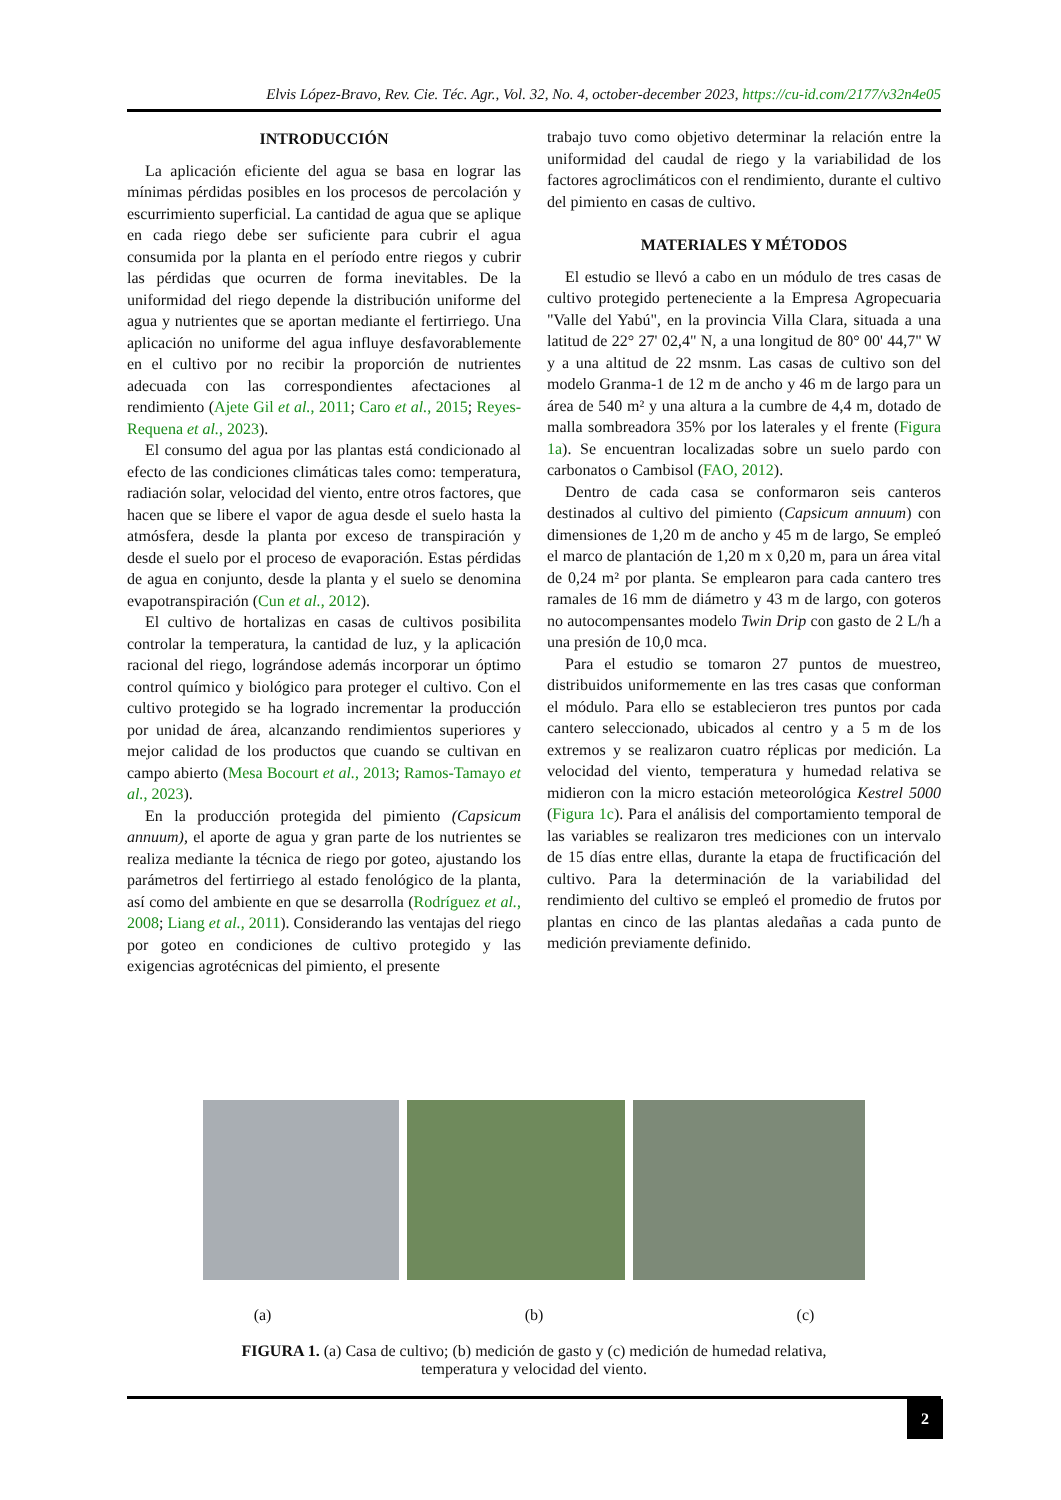Elvis López-Bravo, Rev. Cie. Téc. Agr., Vol. 32, No. 4, october-december 2023, https://cu-id.com/2177/v32n4e05
INTRODUCCIÓN
La aplicación eficiente del agua se basa en lograr las mínimas pérdidas posibles en los procesos de percolación y escurrimiento superficial. La cantidad de agua que se aplique en cada riego debe ser suficiente para cubrir el agua consumida por la planta en el período entre riegos y cubrir las pérdidas que ocurren de forma inevitables. De la uniformidad del riego depende la distribución uniforme del agua y nutrientes que se aportan mediante el fertirriego. Una aplicación no uniforme del agua influye desfavorablemente en el cultivo por no recibir la proporción de nutrientes adecuada con las correspondientes afectaciones al rendimiento (Ajete Gil et al., 2011; Caro et al., 2015; Reyes-Requena et al., 2023).
El consumo del agua por las plantas está condicionado al efecto de las condiciones climáticas tales como: temperatura, radiación solar, velocidad del viento, entre otros factores, que hacen que se libere el vapor de agua desde el suelo hasta la atmósfera, desde la planta por exceso de transpiración y desde el suelo por el proceso de evaporación. Estas pérdidas de agua en conjunto, desde la planta y el suelo se denomina evapotranspiración (Cun et al., 2012).
El cultivo de hortalizas en casas de cultivos posibilita controlar la temperatura, la cantidad de luz, y la aplicación racional del riego, lográndose además incorporar un óptimo control químico y biológico para proteger el cultivo. Con el cultivo protegido se ha logrado incrementar la producción por unidad de área, alcanzando rendimientos superiores y mejor calidad de los productos que cuando se cultivan en campo abierto (Mesa Bocourt et al., 2013; Ramos-Tamayo et al., 2023).
En la producción protegida del pimiento (Capsicum annuum), el aporte de agua y gran parte de los nutrientes se realiza mediante la técnica de riego por goteo, ajustando los parámetros del fertirriego al estado fenológico de la planta, así como del ambiente en que se desarrolla (Rodríguez et al., 2008; Liang et al., 2011). Considerando las ventajas del riego por goteo en condiciones de cultivo protegido y las exigencias agrotécnicas del pimiento, el presente
trabajo tuvo como objetivo determinar la relación entre la uniformidad del caudal de riego y la variabilidad de los factores agroclimáticos con el rendimiento, durante el cultivo del pimiento en casas de cultivo.
MATERIALES Y MÉTODOS
El estudio se llevó a cabo en un módulo de tres casas de cultivo protegido perteneciente a la Empresa Agropecuaria "Valle del Yabú", en la provincia Villa Clara, situada a una latitud de 22° 27' 02,4" N, a una longitud de 80° 00' 44,7" W y a una altitud de 22 msnm. Las casas de cultivo son del modelo Granma-1 de 12 m de ancho y 46 m de largo para un área de 540 m² y una altura a la cumbre de 4,4 m, dotado de malla sombreadora 35% por los laterales y el frente (Figura 1a). Se encuentran localizadas sobre un suelo pardo con carbonatos o Cambisol (FAO, 2012).
Dentro de cada casa se conformaron seis canteros destinados al cultivo del pimiento (Capsicum annuum) con dimensiones de 1,20 m de ancho y 45 m de largo, Se empleó el marco de plantación de 1,20 m x 0,20 m, para un área vital de 0,24 m² por planta. Se emplearon para cada cantero tres ramales de 16 mm de diámetro y 43 m de largo, con goteros no autocompensantes modelo Twin Drip con gasto de 2 L/h a una presión de 10,0 mca.
Para el estudio se tomaron 27 puntos de muestreo, distribuidos uniformemente en las tres casas que conforman el módulo. Para ello se establecieron tres puntos por cada cantero seleccionado, ubicados al centro y a 5 m de los extremos y se realizaron cuatro réplicas por medición. La velocidad del viento, temperatura y humedad relativa se midieron con la micro estación meteorológica Kestrel 5000 (Figura 1c). Para el análisis del comportamiento temporal de las variables se realizaron tres mediciones con un intervalo de 15 días entre ellas, durante la etapa de fructificación del cultivo. Para la determinación de la variabilidad del rendimiento del cultivo se empleó el promedio de frutos por plantas en cinco de las plantas aledañas a cada punto de medición previamente definido.
(a) (b) (c)
FIGURA 1. (a) Casa de cultivo; (b) medición de gasto y (c) medición de humedad relativa,
temperatura y velocidad del viento.
2